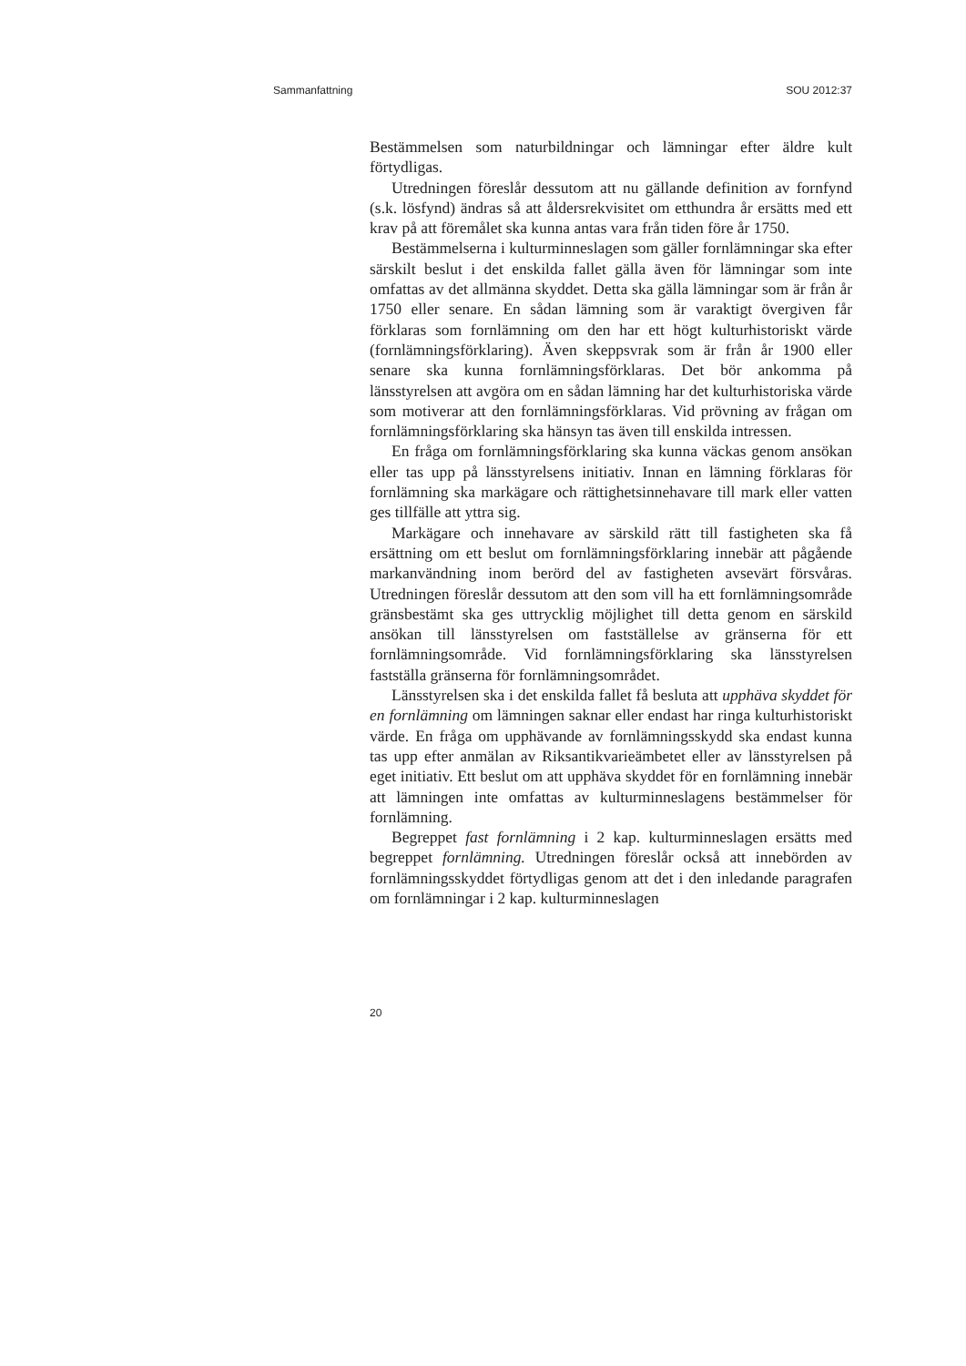Sammanfattning SOU 2012:37
Bestämmelsen som naturbildningar och lämningar efter äldre kult förtydligas.
Utredningen föreslår dessutom att nu gällande definition av fornfynd (s.k. lösfynd) ändras så att åldersrekvisitet om etthundra år ersätts med ett krav på att föremålet ska kunna antas vara från tiden före år 1750.
Bestämmelserna i kulturminneslagen som gäller fornlämningar ska efter särskilt beslut i det enskilda fallet gälla även för lämningar som inte omfattas av det allmänna skyddet. Detta ska gälla lämningar som är från år 1750 eller senare. En sådan lämning som är varaktigt övergiven får förklaras som fornlämning om den har ett högt kulturhistoriskt värde (fornlämningsförklaring). Även skeppsvrak som är från år 1900 eller senare ska kunna fornlämningsförklaras. Det bör ankomma på länsstyrelsen att avgöra om en sådan lämning har det kulturhistoriska värde som motiverar att den fornlämningsförklaras. Vid prövning av frågan om fornlämningsförklaring ska hänsyn tas även till enskilda intressen.
En fråga om fornlämningsförklaring ska kunna väckas genom ansökan eller tas upp på länsstyrelsens initiativ. Innan en lämning förklaras för fornlämning ska markägare och rättighetsinnehavare till mark eller vatten ges tillfälle att yttra sig.
Markägare och innehavare av särskild rätt till fastigheten ska få ersättning om ett beslut om fornlämningsförklaring innebär att pågående markanvändning inom berörd del av fastigheten avsevärt försvåras. Utredningen föreslår dessutom att den som vill ha ett fornlämningsområde gränsbestämt ska ges uttrycklig möjlighet till detta genom en särskild ansökan till länsstyrelsen om fastställelse av gränserna för ett fornlämningsområde. Vid fornlämningsförklaring ska länsstyrelsen fastställa gränserna för fornlämningsområdet.
Länsstyrelsen ska i det enskilda fallet få besluta att upphäva skyddet för en fornlämning om lämningen saknar eller endast har ringa kulturhistoriskt värde. En fråga om upphävande av fornlämningsskydd ska endast kunna tas upp efter anmälan av Riksantikvarieämbetet eller av länsstyrelsen på eget initiativ. Ett beslut om att upphäva skyddet för en fornlämning innebär att lämningen inte omfattas av kulturminneslagens bestämmelser för fornlämning.
Begreppet fast fornlämning i 2 kap. kulturminneslagen ersätts med begreppet fornlämning. Utredningen föreslår också att innebörden av fornlämningsskyddet förtydligas genom att det i den inledande paragrafen om fornlämningar i 2 kap. kulturminneslagen
20